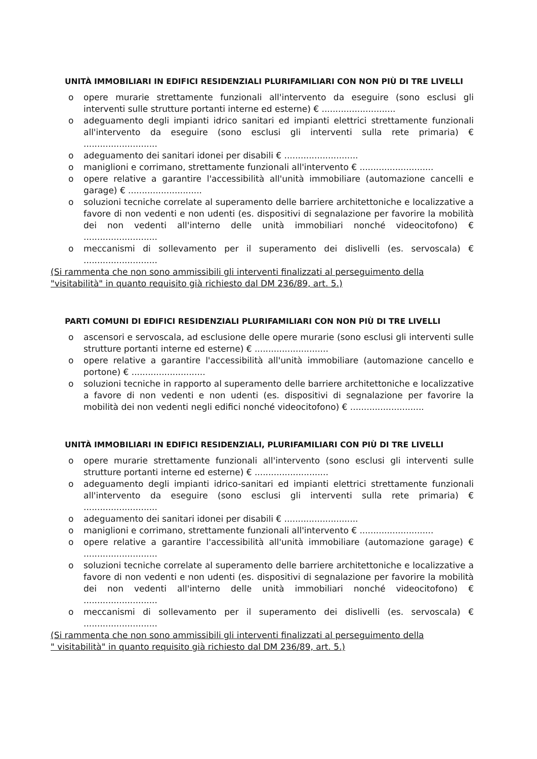UNITÀ IMMOBILIARI IN EDIFICI RESIDENZIALI PLURIFAMILIARI CON NON PIÙ DI TRE LIVELLI
o opere murarie strettamente funzionali all'intervento da eseguire (sono esclusi gli interventi sulle strutture portanti interne ed esterne) € ...........................
o adeguamento degli impianti idrico sanitari ed impianti elettrici strettamente funzionali all'intervento da eseguire (sono esclusi gli interventi sulla rete primaria) € ...........................
o adeguamento dei sanitari idonei per disabili € ...........................
o maniglioni e corrimano, strettamente funzionali all'intervento € ...........................
o opere relative a garantire l'accessibilità all'unità immobiliare (automazione cancelli e garage) € ...........................
o soluzioni tecniche correlate al superamento delle barriere architettoniche e localizzative a favore di non vedenti e non udenti (es. dispositivi di segnalazione per favorire la mobilità dei non vedenti all'interno delle unità immobiliari nonché videocitofono) € ...........................
o meccanismi di sollevamento per il superamento dei dislivelli (es. servoscala) € ...........................
(Si rammenta che non sono ammissibili gli interventi finalizzati al perseguimento della "visitabilità" in quanto requisito già richiesto dal DM 236/89, art. 5.)
PARTI COMUNI DI EDIFICI RESIDENZIALI PLURIFAMILIARI CON NON PIÙ DI TRE LIVELLI
o ascensori e servoscala, ad esclusione delle opere murarie (sono esclusi gli interventi sulle strutture portanti interne ed esterne) € ...........................
o opere relative a garantire l'accessibilità all'unità immobiliare (automazione cancello e portone) € ...........................
o soluzioni tecniche in rapporto al superamento delle barriere architettoniche e localizzative a favore di non vedenti e non udenti (es. dispositivi di segnalazione per favorire la mobilità dei non vedenti negli edifici nonché videocitofono) € ...........................
UNITÀ IMMOBILIARI IN EDIFICI RESIDENZIALI, PLURIFAMILIARI CON PIÙ DI TRE LIVELLI
o opere murarie strettamente funzionali all'intervento (sono esclusi gli interventi sulle strutture portanti interne ed esterne) € ...........................
o adeguamento degli impianti idrico-sanitari ed impianti elettrici strettamente funzionali all'intervento da eseguire (sono esclusi gli interventi sulla rete primaria) € ...........................
o adeguamento dei sanitari idonei per disabili € ...........................
o maniglioni e corrimano, strettamente funzionali all'intervento € ...........................
o opere relative a garantire l'accessibilità all'unità immobiliare (automazione garage) € ...........................
o soluzioni tecniche correlate al superamento delle barriere architettoniche e localizzative a favore di non vedenti e non udenti (es. dispositivi di segnalazione per favorire la mobilità dei non vedenti all'interno delle unità immobiliari nonché videocitofono) € ...........................
o meccanismi di sollevamento per il superamento dei dislivelli (es. servoscala) € ...........................
(Si rammenta che non sono ammissibili gli interventi finalizzati al perseguimento della
" visitabilità" in quanto requisito già richiesto dal DM 236/89, art. 5.)